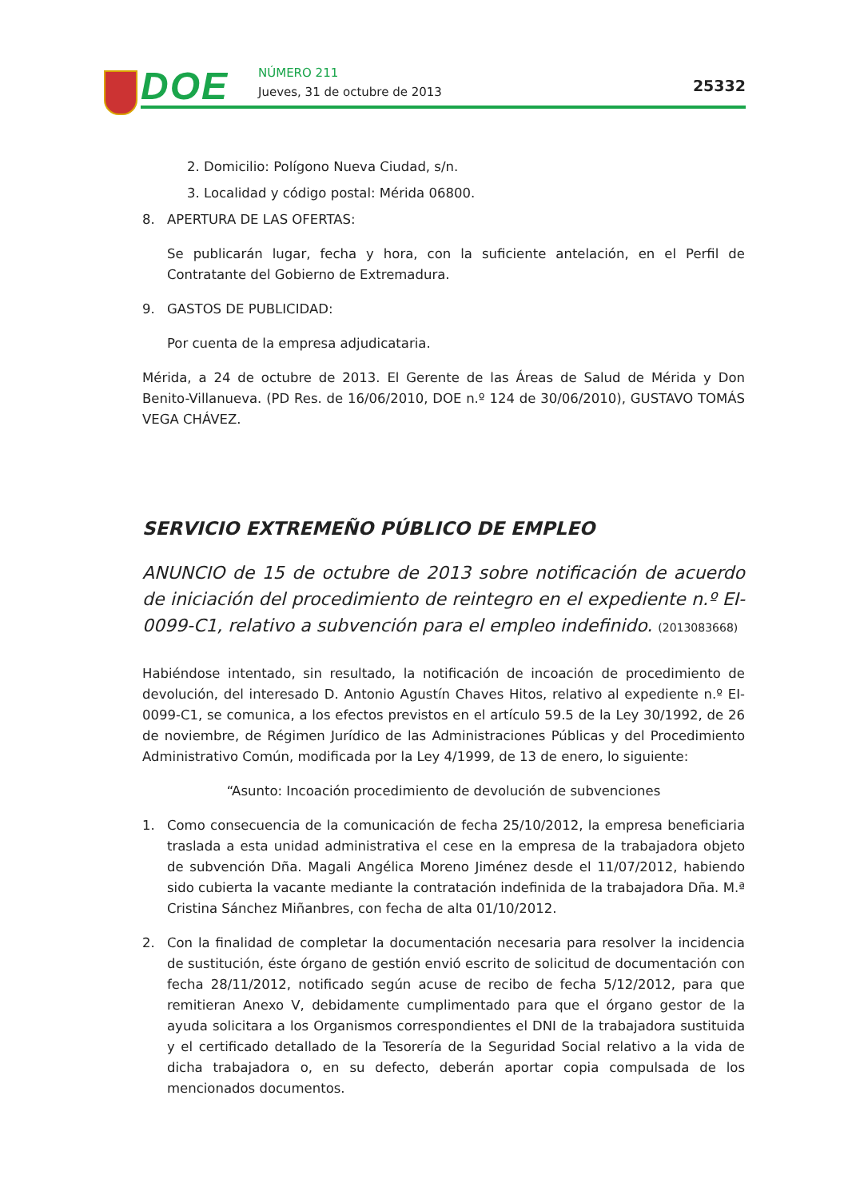DOE NÚMERO 211
Jueves, 31 de octubre de 2013 25332
2. Domicilio: Polígono Nueva Ciudad, s/n.
3. Localidad y código postal: Mérida 06800.
8. APERTURA DE LAS OFERTAS:
Se publicarán lugar, fecha y hora, con la suficiente antelación, en el Perfil de Contratante del Gobierno de Extremadura.
9. GASTOS DE PUBLICIDAD:
Por cuenta de la empresa adjudicataria.
Mérida, a 24 de octubre de 2013. El Gerente de las Áreas de Salud de Mérida y Don Benito-Villanueva. (PD Res. de 16/06/2010, DOE n.º 124 de 30/06/2010), GUSTAVO TOMÁS VEGA CHÁVEZ.
SERVICIO EXTREMEÑO PÚBLICO DE EMPLEO
ANUNCIO de 15 de octubre de 2013 sobre notificación de acuerdo de iniciación del procedimiento de reintegro en el expediente n.º EI-0099-C1, relativo a subvención para el empleo indefinido. (2013083668)
Habiéndose intentado, sin resultado, la notificación de incoación de procedimiento de devolución, del interesado D. Antonio Agustín Chaves Hitos, relativo al expediente n.º EI-0099-C1, se comunica, a los efectos previstos en el artículo 59.5 de la Ley 30/1992, de 26 de noviembre, de Régimen Jurídico de las Administraciones Públicas y del Procedimiento Administrativo Común, modificada por la Ley 4/1999, de 13 de enero, lo siguiente:
“Asunto: Incoación procedimiento de devolución de subvenciones
1. Como consecuencia de la comunicación de fecha 25/10/2012, la empresa beneficiaria traslada a esta unidad administrativa el cese en la empresa de la trabajadora objeto de subvención Dña. Magali Angélica Moreno Jiménez desde el 11/07/2012, habiendo sido cubierta la vacante mediante la contratación indefinida de la trabajadora Dña. M.ª Cristina Sánchez Miñanbres, con fecha de alta 01/10/2012.
2. Con la finalidad de completar la documentación necesaria para resolver la incidencia de sustitución, éste órgano de gestión envió escrito de solicitud de documentación con fecha 28/11/2012, notificado según acuse de recibo de fecha 5/12/2012, para que remitieran Anexo V, debidamente cumplimentado para que el órgano gestor de la ayuda solicitara a los Organismos correspondientes el DNI de la trabajadora sustituida y el certificado detallado de la Tesorería de la Seguridad Social relativo a la vida de dicha trabajadora o, en su defecto, deberán aportar copia compulsada de los mencionados documentos.